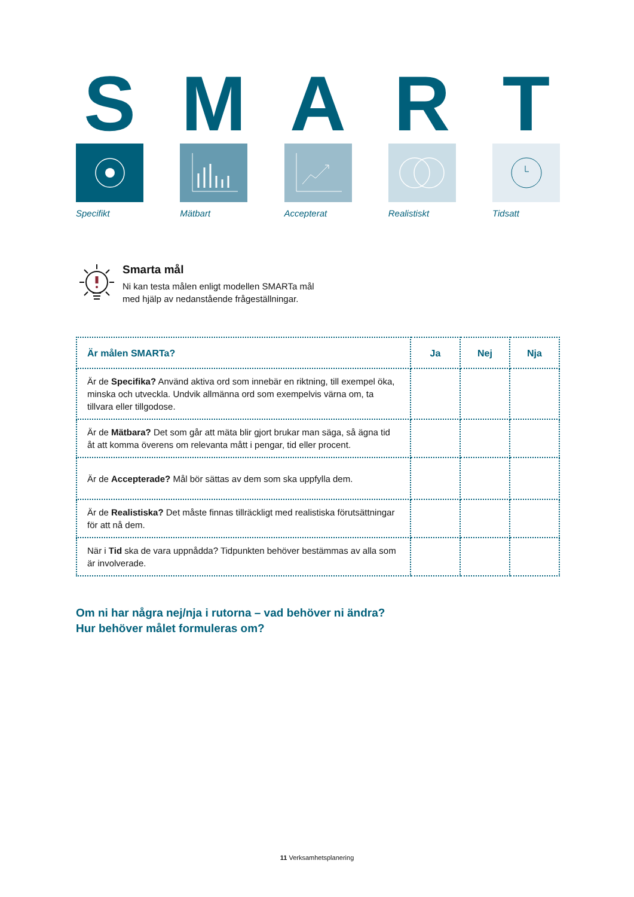S
Specifikt
M
Mätbart
A
Accepterat
R
Realistiskt
T
Tidsatt
Smarta mål
Ni kan testa målen enligt modellen SMARTa mål
med hjälp av nedanstående frågeställningar.
| Är målen SMARTa? | Ja | Nej | Nja |
| --- | --- | --- | --- |
| Är de Specifika? Använd aktiva ord som innebär en riktning, till exempel öka, minska och utveckla. Undvik allmänna ord som exempelvis värna om, ta tillvara eller tillgodose. | | | |
| Är de Mätbara? Det som går att mäta blir gjort brukar man säga, så ägna tid åt att komma överens om relevanta mått i pengar, tid eller procent. | | | |
| Är de Accepterade? Mål bör sättas av dem som ska uppfylla dem. | | | |
| Är de Realistiska? Det måste finnas tillräckligt med realistiska förutsättningar för att nå dem. | | | |
| När i Tid ska de vara uppnådda? Tidpunkten behöver bestämmas av alla som är involverade. | | | |
Om ni har några nej/nja i rutorna – vad behöver ni ändra?
Hur behöver målet formuleras om?
11 Verksamhetsplanering